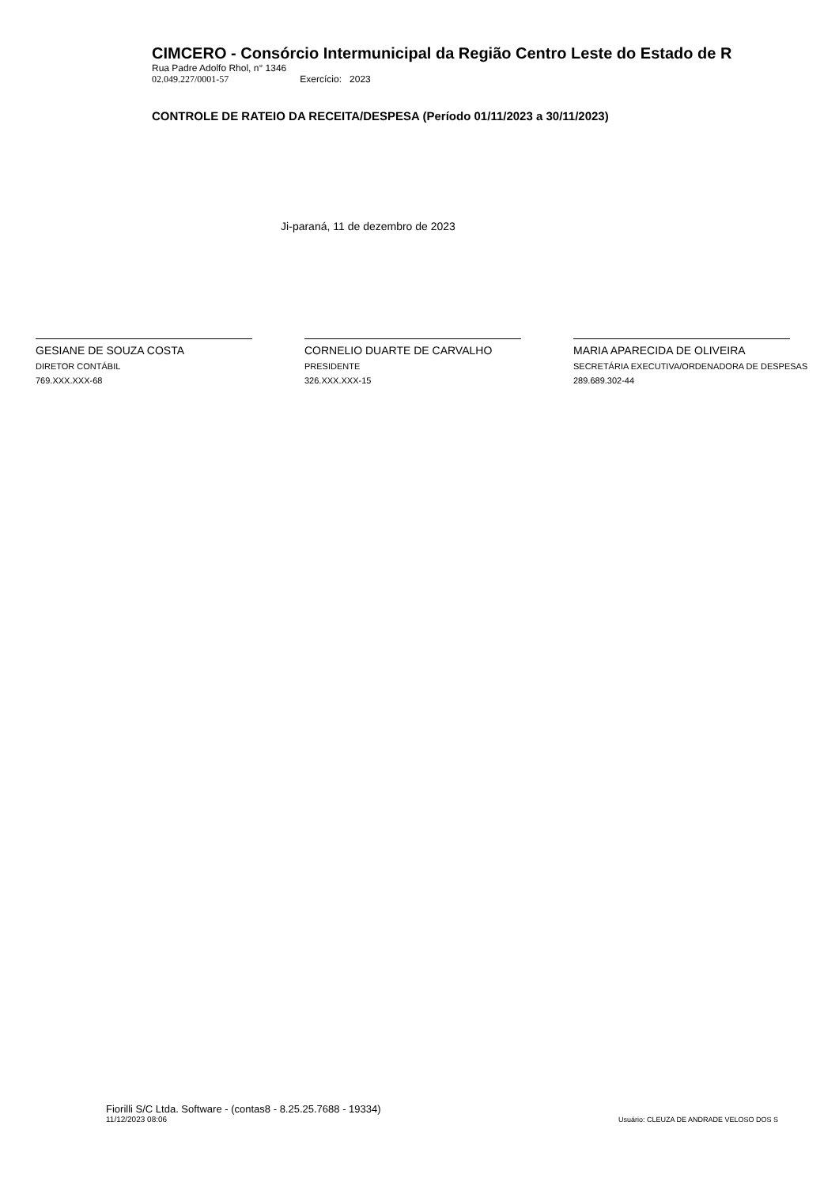CIMCERO - Consórcio Intermunicipal da Região Centro Leste do Estado de R
Rua Padre Adolfo Rhol, n° 1346
02.049.227/0001-57 Exercício: 2023
CONTROLE DE RATEIO DA RECEITA/DESPESA (Período 01/11/2023 a 30/11/2023)
Ji-paraná, 11 de dezembro de 2023
GESIANE DE SOUZA COSTA
DIRETOR CONTÁBIL
769.XXX.XXX-68
CORNELIO DUARTE DE CARVALHO
PRESIDENTE
326.XXX.XXX-15
MARIA APARECIDA DE OLIVEIRA
SECRETÁRIA EXECUTIVA/ORDENADORA DE DESPESAS
289.689.302-44
Fiorilli S/C Ltda. Software - (contas8 - 8.25.25.7688 - 19334)
11/12/2023 08:06
Usuário: CLEUZA DE ANDRADE VELOSO DOS S